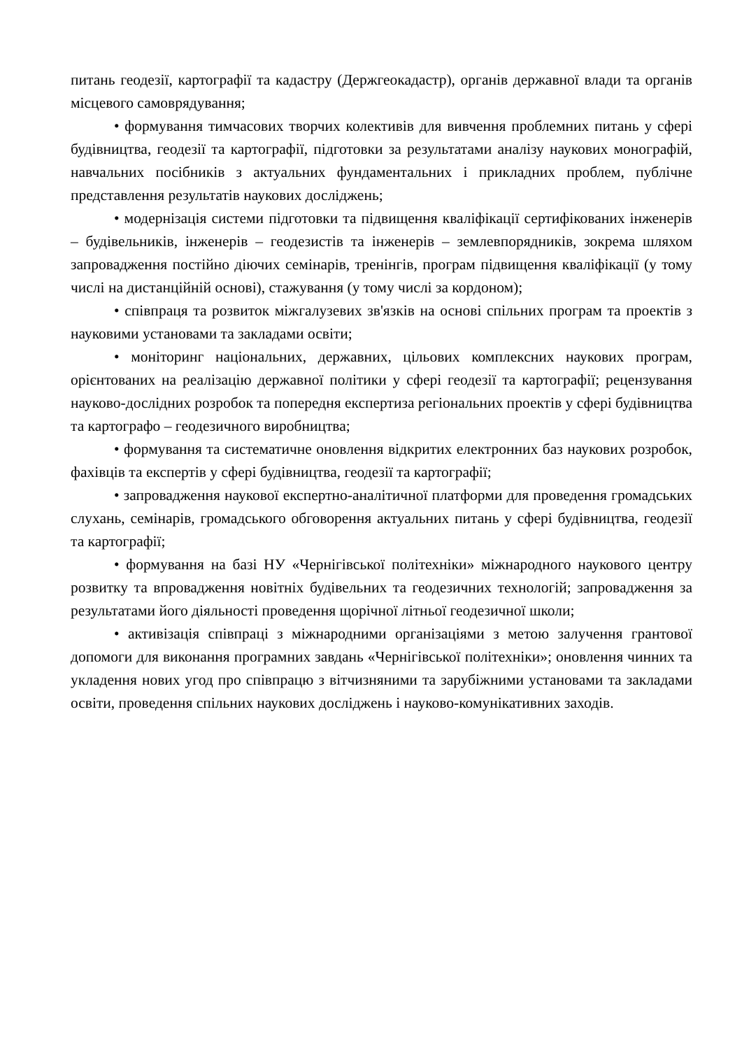питань геодезії, картографії та кадастру (Держгеокадастр), органів державної влади та органів місцевого самоврядування;
• формування тимчасових творчих колективів для вивчення проблемних питань у сфері будівництва, геодезії та картографії, підготовки за результатами аналізу наукових монографій, навчальних посібників з актуальних фундаментальних і прикладних проблем, публічне представлення результатів наукових досліджень;
• модернізація системи підготовки та підвищення кваліфікації сертифікованих інженерів – будівельників, інженерів – геодезистів та інженерів – землевпорядників, зокрема шляхом запровадження постійно діючих семінарів, тренінгів, програм підвищення кваліфікації (у тому числі на дистанційній основі), стажування (у тому числі за кордоном);
• співпраця та розвиток міжгалузевих зв'язків на основі спільних програм та проектів з науковими установами та закладами освіти;
• моніторинг національних, державних, цільових комплексних наукових програм, орієнтованих на реалізацію державної політики у сфері геодезії та картографії; рецензування науково-дослідних розробок та попередня експертиза регіональних проектів у сфері будівництва та картографо – геодезичного виробництва;
• формування та систематичне оновлення відкритих електронних баз наукових розробок, фахівців та експертів у сфері будівництва, геодезії та картографії;
• запровадження наукової експертно-аналітичної платформи для проведення громадських слухань, семінарів, громадського обговорення актуальних питань у сфері будівництва, геодезії та картографії;
• формування на базі НУ «Чернігівської політехніки» міжнародного наукового центру розвитку та впровадження новітніх будівельних та геодезичних технологій; запровадження за результатами його діяльності проведення щорічної літньої геодезичної школи;
• активізація співпраці з міжнародними організаціями з метою залучення грантової допомоги для виконання програмних завдань «Чернігівської політехніки»; оновлення чинних та укладення нових угод про співпрацю з вітчизняними та зарубіжними установами та закладами освіти, проведення спільних наукових досліджень і науково-комунікативних заходів.